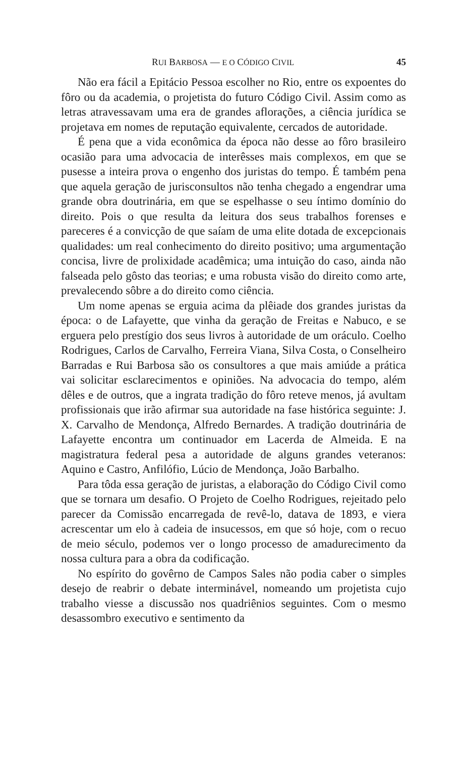RUI BARBOSA — E O CÓDIGO CIVIL 45
Não era fácil a Epitácio Pessoa escolher no Rio, entre os expoentes do fôro ou da academia, o projetista do futuro Código Civil. Assim como as letras atravessavam uma era de grandes aflorações, a ciência jurídica se projetava em nomes de reputação equivalente, cercados de autoridade.
É pena que a vida econômica da época não desse ao fôro brasileiro ocasião para uma advocacia de interêsses mais complexos, em que se pusesse a inteira prova o engenho dos juristas do tempo. É também pena que aquela geração de jurisconsultos não tenha chegado a engendrar uma grande obra doutrinária, em que se espelhasse o seu íntimo domínio do direito. Pois o que resulta da leitura dos seus trabalhos forenses e pareceres é a convicção de que saíam de uma elite dotada de excepcionais qualidades: um real conhecimento do direito positivo; uma argumentação concisa, livre de prolixidade acadêmica; uma intuição do caso, ainda não falseada pelo gôsto das teorias; e uma robusta visão do direito como arte, prevalecendo sôbre a do direito como ciência.
Um nome apenas se erguia acima da plêiade dos grandes juristas da época: o de Lafayette, que vinha da geração de Freitas e Nabuco, e se erguera pelo prestígio dos seus livros à autoridade de um oráculo. Coelho Rodrigues, Carlos de Carvalho, Ferreira Viana, Silva Costa, o Conselheiro Barradas e Rui Barbosa são os consultores a que mais amiúde a prática vai solicitar esclarecimentos e opiniões. Na advocacia do tempo, além dêles e de outros, que a ingrata tradição do fôro reteve menos, já avultam profissionais que irão afirmar sua autoridade na fase histórica seguinte: J. X. Carvalho de Mendonça, Alfredo Bernardes. A tradição doutrinária de Lafayette encontra um continuador em Lacerda de Almeida. E na magistratura federal pesa a autoridade de alguns grandes veteranos: Aquino e Castro, Anfilófio, Lúcio de Mendonça, João Barbalho.
Para tôda essa geração de juristas, a elaboração do Código Civil como que se tornara um desafio. O Projeto de Coelho Rodrigues, rejeitado pelo parecer da Comissão encarregada de revê-lo, datava de 1893, e viera acrescentar um elo à cadeia de insucessos, em que só hoje, com o recuo de meio século, podemos ver o longo processo de amadurecimento da nossa cultura para a obra da codificação.
No espírito do govêrno de Campos Sales não podia caber o simples desejo de reabrir o debate interminável, nomeando um projetista cujo trabalho viesse a discussão nos quadriênios seguintes. Com o mesmo desassombro executivo e sentimento da